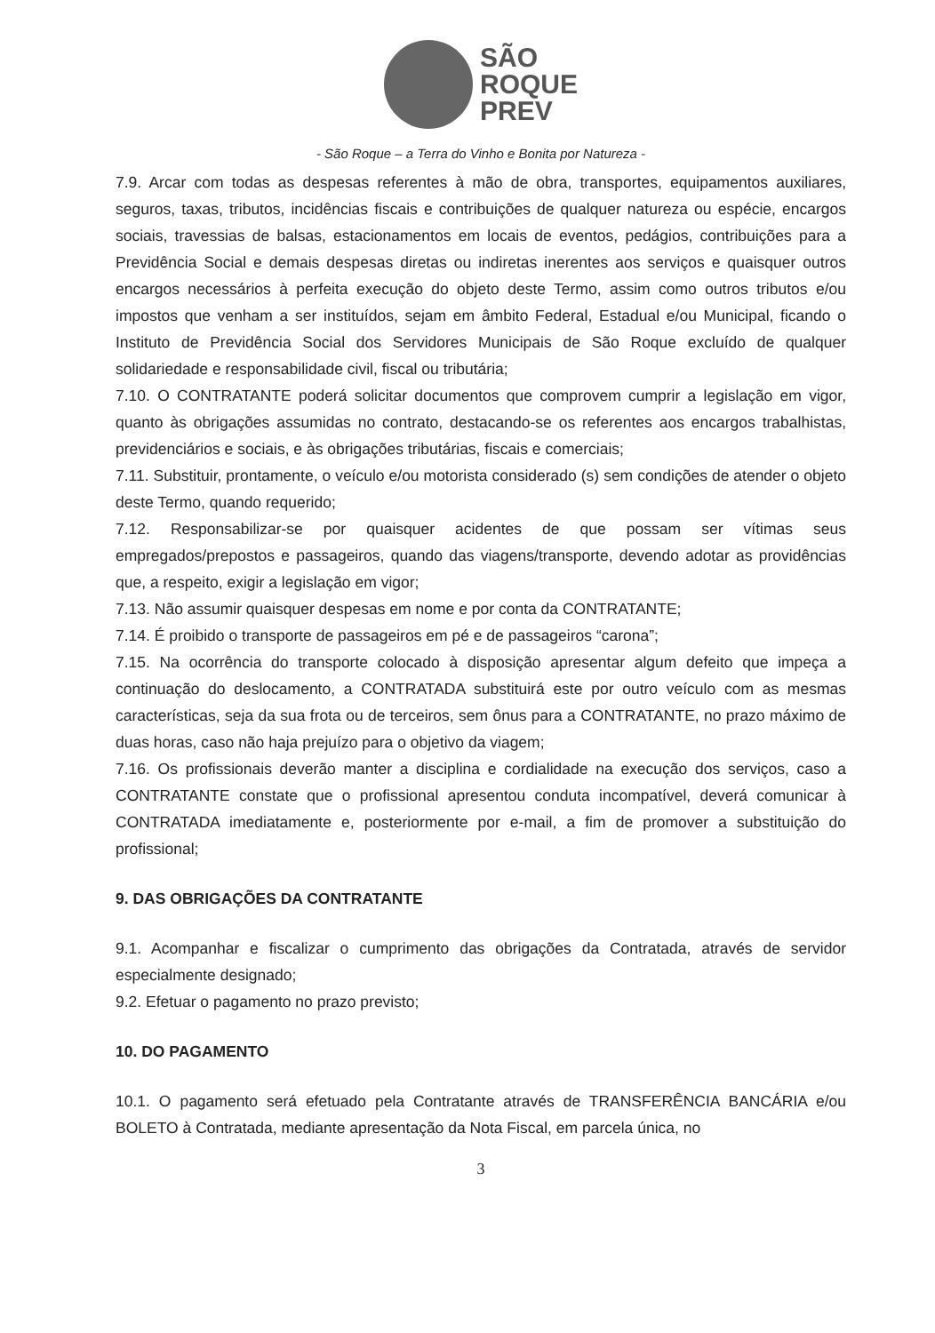SÃO
ROQUE
PREV
- São Roque – a Terra do Vinho e Bonita por Natureza -
7.9. Arcar com todas as despesas referentes à mão de obra, transportes, equipamentos auxiliares, seguros, taxas, tributos, incidências fiscais e contribuições de qualquer natureza ou espécie, encargos sociais, travessias de balsas, estacionamentos em locais de eventos, pedágios, contribuições para a Previdência Social e demais despesas diretas ou indiretas inerentes aos serviços e quaisquer outros encargos necessários à perfeita execução do objeto deste Termo, assim como outros tributos e/ou impostos que venham a ser instituídos, sejam em âmbito Federal, Estadual e/ou Municipal, ficando o Instituto de Previdência Social dos Servidores Municipais de São Roque excluído de qualquer solidariedade e responsabilidade civil, fiscal ou tributária;
7.10. O CONTRATANTE poderá solicitar documentos que comprovem cumprir a legislação em vigor, quanto às obrigações assumidas no contrato, destacando-se os referentes aos encargos trabalhistas, previdenciários e sociais, e às obrigações tributárias, fiscais e comerciais;
7.11. Substituir, prontamente, o veículo e/ou motorista considerado (s) sem condições de atender o objeto deste Termo, quando requerido;
7.12. Responsabilizar-se por quaisquer acidentes de que possam ser vítimas seus empregados/prepostos e passageiros, quando das viagens/transporte, devendo adotar as providências que, a respeito, exigir a legislação em vigor;
7.13. Não assumir quaisquer despesas em nome e por conta da CONTRATANTE;
7.14. É proibido o transporte de passageiros em pé e de passageiros “carona”;
7.15. Na ocorrência do transporte colocado à disposição apresentar algum defeito que impeça a continuação do deslocamento, a CONTRATADA substituirá este por outro veículo com as mesmas características, seja da sua frota ou de terceiros, sem ônus para a CONTRATANTE, no prazo máximo de duas horas, caso não haja prejuízo para o objetivo da viagem;
7.16. Os profissionais deverão manter a disciplina e cordialidade na execução dos serviços, caso a CONTRATANTE constate que o profissional apresentou conduta incompatível, deverá comunicar à CONTRATADA imediatamente e, posteriormente por e-mail, a fim de promover a substituição do profissional;
9. DAS OBRIGAÇÕES DA CONTRATANTE
9.1. Acompanhar e fiscalizar o cumprimento das obrigações da Contratada, através de servidor especialmente designado;
9.2. Efetuar o pagamento no prazo previsto;
10. DO PAGAMENTO
10.1. O pagamento será efetuado pela Contratante através de TRANSFERÊNCIA BANCÁRIA e/ou BOLETO à Contratada, mediante apresentação da Nota Fiscal, em parcela única, no
3